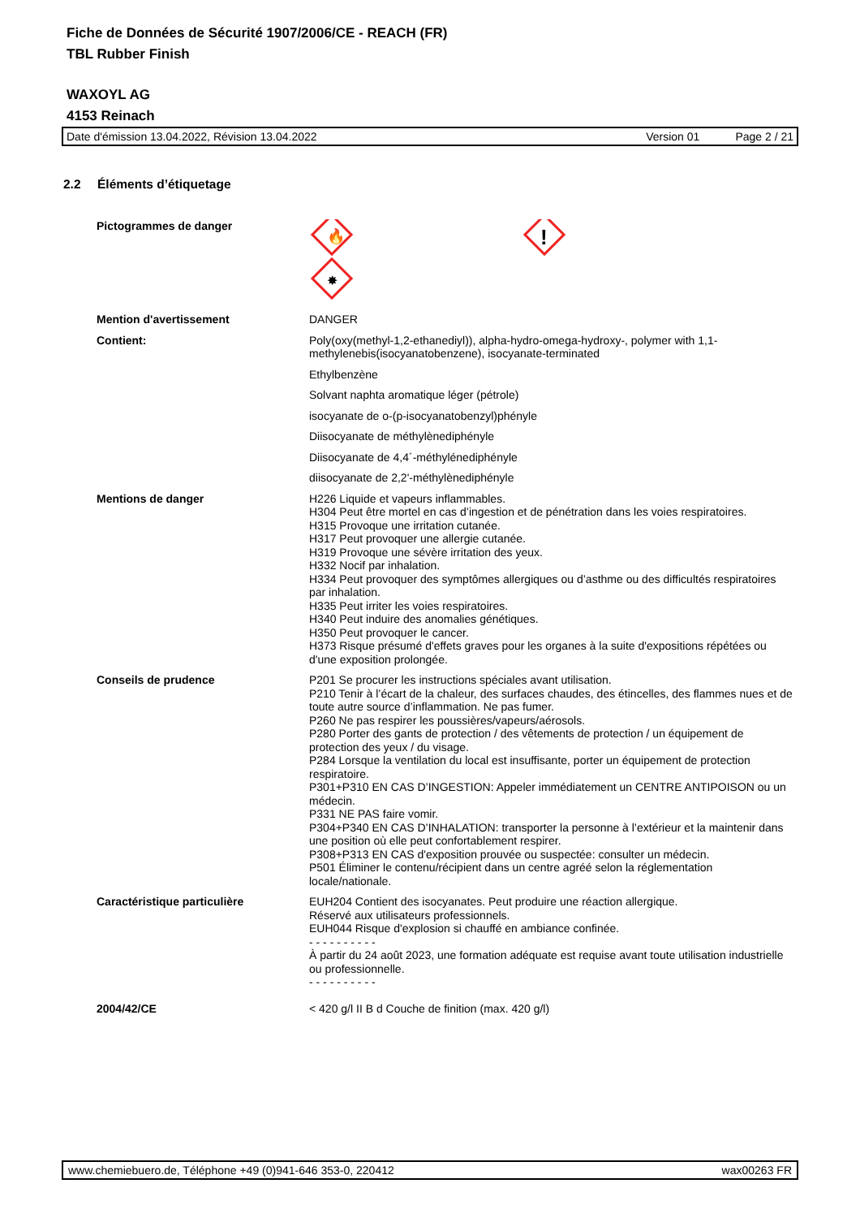Fiche de Données de Sécurité 1907/2006/CE - REACH (FR)
TBL Rubber Finish
WAXOYL AG
4153 Reinach
Date d'émission 13.04.2022, Révision 13.04.2022 Version 01 Page 2 / 21
2.2 Éléments d’étiquetage
Pictogrammes de danger
🔥
!
✸
Mention d'avertissement DANGER
Contient: Poly(oxy(methyl-1,2-ethanediyl)), alpha-hydro-omega-hydroxy-, polymer with 1,1-methylenebis(isocyanatobenzene), isocyanate-terminated
Ethylbenzène
Solvant naphta aromatique léger (pétrole)
isocyanate de o-(p-isocyanatobenzyl)phényle
Diisocyanate de méthylènediphényle
Diisocyanate de 4,4´-méthylénediphényle
diisocyanate de 2,2'-méthylènediphényle
Mentions de danger H226 Liquide et vapeurs inflammables.
H304 Peut être mortel en cas d’ingestion et de pénétration dans les voies respiratoires.
H315 Provoque une irritation cutanée.
H317 Peut provoquer une allergie cutanée.
H319 Provoque une sévère irritation des yeux.
H332 Nocif par inhalation.
H334 Peut provoquer des symptômes allergiques ou d’asthme ou des difficultés respiratoires par inhalation.
H335 Peut irriter les voies respiratoires.
H340 Peut induire des anomalies génétiques.
H350 Peut provoquer le cancer.
H373 Risque présumé d'effets graves pour les organes à la suite d'expositions répétées ou d'une exposition prolongée.
Conseils de prudence P201 Se procurer les instructions spéciales avant utilisation.
P210 Tenir à l’écart de la chaleur, des surfaces chaudes, des étincelles, des flammes nues et de toute autre source d’inflammation. Ne pas fumer.
P260 Ne pas respirer les poussières/vapeurs/aérosols.
P280 Porter des gants de protection / des vêtements de protection / un équipement de protection des yeux / du visage.
P284 Lorsque la ventilation du local est insuffisante, porter un équipement de protection respiratoire.
P301+P310 EN CAS D’INGESTION: Appeler immédiatement un CENTRE ANTIPOISON ou un médecin.
P331 NE PAS faire vomir.
P304+P340 EN CAS D’INHALATION: transporter la personne à l’extérieur et la maintenir dans une position où elle peut confortablement respirer.
P308+P313 EN CAS d'exposition prouvée ou suspectée: consulter un médecin.
P501 Éliminer le contenu/récipient dans un centre agréé selon la réglementation locale/nationale.
Caractéristique particulière EUH204 Contient des isocyanates. Peut produire une réaction allergique.
Réservé aux utilisateurs professionnels.
EUH044 Risque d'explosion si chauffé en ambiance confinée.
- - - - - - - - - -
À partir du 24 août 2023, une formation adéquate est requise avant toute utilisation industrielle ou professionnelle.
- - - - - - - - - -
2004/42/CE < 420 g/l II B d Couche de finition (max. 420 g/l)
www.chemiebuero.de, Téléphone +49 (0)941-646 353-0, 220412 wax00263 FR